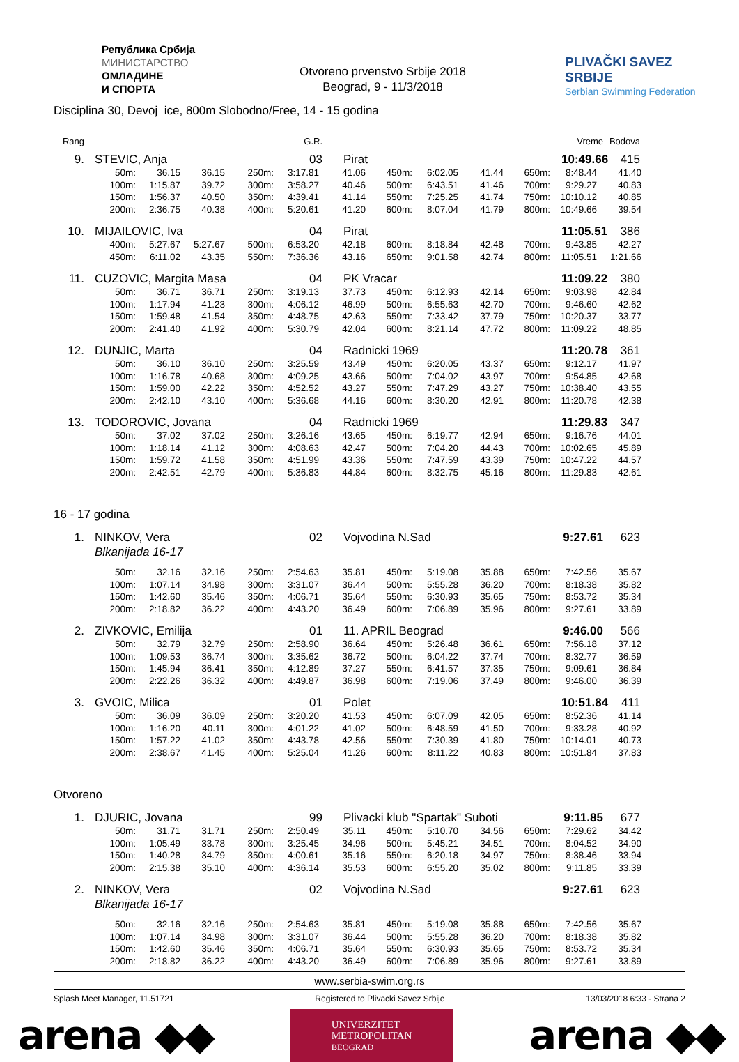Република Србија
МИНИСТАРСТВО
ОМЛАДИНЕ
И СПОРТА
Otvoreno prvenstvo Srbije 2018
Beograd, 9 - 11/3/2018
PLIVAČKI SAVEZ SRBIJE
Serbian Swimming Federation
Disciplina 30, Devoj ice, 800m Slobodno/Free, 14 - 15 godina
Rang
G.R.
Vreme
Bodova
9.
STEVIC, Anja
03
Pirat
10:49.66
415
| | 50m: | 36.15 | 36.15 | 250m: | 3:17.81 | 41.06 | 450m: | 6:02.05 | 41.44 | 650m: | 8:48.44 | 41.40 |
| | 100m: | 1:15.87 | 39.72 | 300m: | 3:58.27 | 40.46 | 500m: | 6:43.51 | 41.46 | 700m: | 9:29.27 | 40.83 |
| | 150m: | 1:56.37 | 40.50 | 350m: | 4:39.41 | 41.14 | 550m: | 7:25.25 | 41.74 | 750m: | 10:10.12 | 40.85 |
| | 200m: | 2:36.75 | 40.38 | 400m: | 5:20.61 | 41.20 | 600m: | 8:07.04 | 41.79 | 800m: | 10:49.66 | 39.54 |
10.
MIJAILOVIC, Iva
04
Pirat
11:05.51
386
| | 400m: | 5:27.67 | 5:27.67 | 500m: | 6:53.20 | 42.18 | 600m: | 8:18.84 | 42.48 | 700m: | 9:43.85 | 42.27 |
| | 450m: | 6:11.02 | 43.35 | 550m: | 7:36.36 | 43.16 | 650m: | 9:01.58 | 42.74 | 800m: | 11:05.51 | 1:21.66 |
11.
CUZOVIC, Margita Masa
04
PK Vracar
11:09.22
380
| | 50m: | 36.71 | 36.71 | 250m: | 3:19.13 | 37.73 | 450m: | 6:12.93 | 42.14 | 650m: | 9:03.98 | 42.84 |
| | 100m: | 1:17.94 | 41.23 | 300m: | 4:06.12 | 46.99 | 500m: | 6:55.63 | 42.70 | 700m: | 9:46.60 | 42.62 |
| | 150m: | 1:59.48 | 41.54 | 350m: | 4:48.75 | 42.63 | 550m: | 7:33.42 | 37.79 | 750m: | 10:20.37 | 33.77 |
| | 200m: | 2:41.40 | 41.92 | 400m: | 5:30.79 | 42.04 | 600m: | 8:21.14 | 47.72 | 800m: | 11:09.22 | 48.85 |
12.
DUNJIC, Marta
04
Radnicki 1969
11:20.78
361
| | 50m: | 36.10 | 36.10 | 250m: | 3:25.59 | 43.49 | 450m: | 6:20.05 | 43.37 | 650m: | 9:12.17 | 41.97 |
| | 100m: | 1:16.78 | 40.68 | 300m: | 4:09.25 | 43.66 | 500m: | 7:04.02 | 43.97 | 700m: | 9:54.85 | 42.68 |
| | 150m: | 1:59.00 | 42.22 | 350m: | 4:52.52 | 43.27 | 550m: | 7:47.29 | 43.27 | 750m: | 10:38.40 | 43.55 |
| | 200m: | 2:42.10 | 43.10 | 400m: | 5:36.68 | 44.16 | 600m: | 8:30.20 | 42.91 | 800m: | 11:20.78 | 42.38 |
13.
TODOROVIC, Jovana
04
Radnicki 1969
11:29.83
347
| | 50m: | 37.02 | 37.02 | 250m: | 3:26.16 | 43.65 | 450m: | 6:19.77 | 42.94 | 650m: | 9:16.76 | 44.01 |
| | 100m: | 1:18.14 | 41.12 | 300m: | 4:08.63 | 42.47 | 500m: | 7:04.20 | 44.43 | 700m: | 10:02.65 | 45.89 |
| | 150m: | 1:59.72 | 41.58 | 350m: | 4:51.99 | 43.36 | 550m: | 7:47.59 | 43.39 | 750m: | 10:47.22 | 44.57 |
| | 200m: | 2:42.51 | 42.79 | 400m: | 5:36.83 | 44.84 | 600m: | 8:32.75 | 45.16 | 800m: | 11:29.83 | 42.61 |
16 - 17 godina
1.
NINKOV, Vera
02
Vojvodina N.Sad
9:27.61
623
Blkanijada 16-17
| | 50m: | 32.16 | 32.16 | 250m: | 2:54.63 | 35.81 | 450m: | 5:19.08 | 35.88 | 650m: | 7:42.56 | 35.67 |
| | 100m: | 1:07.14 | 34.98 | 300m: | 3:31.07 | 36.44 | 500m: | 5:55.28 | 36.20 | 700m: | 8:18.38 | 35.82 |
| | 150m: | 1:42.60 | 35.46 | 350m: | 4:06.71 | 35.64 | 550m: | 6:30.93 | 35.65 | 750m: | 8:53.72 | 35.34 |
| | 200m: | 2:18.82 | 36.22 | 400m: | 4:43.20 | 36.49 | 600m: | 7:06.89 | 35.96 | 800m: | 9:27.61 | 33.89 |
2.
ZIVKOVIC, Emilija
01
11. APRIL Beograd
9:46.00
566
| | 50m: | 32.79 | 32.79 | 250m: | 2:58.90 | 36.64 | 450m: | 5:26.48 | 36.61 | 650m: | 7:56.18 | 37.12 |
| | 100m: | 1:09.53 | 36.74 | 300m: | 3:35.62 | 36.72 | 500m: | 6:04.22 | 37.74 | 700m: | 8:32.77 | 36.59 |
| | 150m: | 1:45.94 | 36.41 | 350m: | 4:12.89 | 37.27 | 550m: | 6:41.57 | 37.35 | 750m: | 9:09.61 | 36.84 |
| | 200m: | 2:22.26 | 36.32 | 400m: | 4:49.87 | 36.98 | 600m: | 7:19.06 | 37.49 | 800m: | 9:46.00 | 36.39 |
3.
GVOIC, Milica
01
Polet
10:51.84
411
| | 50m: | 36.09 | 36.09 | 250m: | 3:20.20 | 41.53 | 450m: | 6:07.09 | 42.05 | 650m: | 8:52.36 | 41.14 |
| | 100m: | 1:16.20 | 40.11 | 300m: | 4:01.22 | 41.02 | 500m: | 6:48.59 | 41.50 | 700m: | 9:33.28 | 40.92 |
| | 150m: | 1:57.22 | 41.02 | 350m: | 4:43.78 | 42.56 | 550m: | 7:30.39 | 41.80 | 750m: | 10:14.01 | 40.73 |
| | 200m: | 2:38.67 | 41.45 | 400m: | 5:25.04 | 41.26 | 600m: | 8:11.22 | 40.83 | 800m: | 10:51.84 | 37.83 |
Otvoreno
1.
DJURIC, Jovana
99
Plivacki klub "Spartak" Suboti
9:11.85
677
| | 50m: | 31.71 | 31.71 | 250m: | 2:50.49 | 35.11 | 450m: | 5:10.70 | 34.56 | 650m: | 7:29.62 | 34.42 |
| | 100m: | 1:05.49 | 33.78 | 300m: | 3:25.45 | 34.96 | 500m: | 5:45.21 | 34.51 | 700m: | 8:04.52 | 34.90 |
| | 150m: | 1:40.28 | 34.79 | 350m: | 4:00.61 | 35.16 | 550m: | 6:20.18 | 34.97 | 750m: | 8:38.46 | 33.94 |
| | 200m: | 2:15.38 | 35.10 | 400m: | 4:36.14 | 35.53 | 600m: | 6:55.20 | 35.02 | 800m: | 9:11.85 | 33.39 |
2.
NINKOV, Vera
02
Vojvodina N.Sad
9:27.61
623
Blkanijada 16-17
| | 50m: | 32.16 | 32.16 | 250m: | 2:54.63 | 35.81 | 450m: | 5:19.08 | 35.88 | 650m: | 7:42.56 | 35.67 |
| | 100m: | 1:07.14 | 34.98 | 300m: | 3:31.07 | 36.44 | 500m: | 5:55.28 | 36.20 | 700m: | 8:18.38 | 35.82 |
| | 150m: | 1:42.60 | 35.46 | 350m: | 4:06.71 | 35.64 | 550m: | 6:30.93 | 35.65 | 750m: | 8:53.72 | 35.34 |
| | 200m: | 2:18.82 | 36.22 | 400m: | 4:43.20 | 36.49 | 600m: | 7:06.89 | 35.96 | 800m: | 9:27.61 | 33.89 |
www.serbia-swim.org.rs
Splash Meet Manager, 11.51721 Registered to Plivacki Savez Srbije 13/03/2018 6:33 - Strana 2
arena ◆◆
UNIVERZITET
METROPOLITAN
BEOGRAD
arena ◆◆